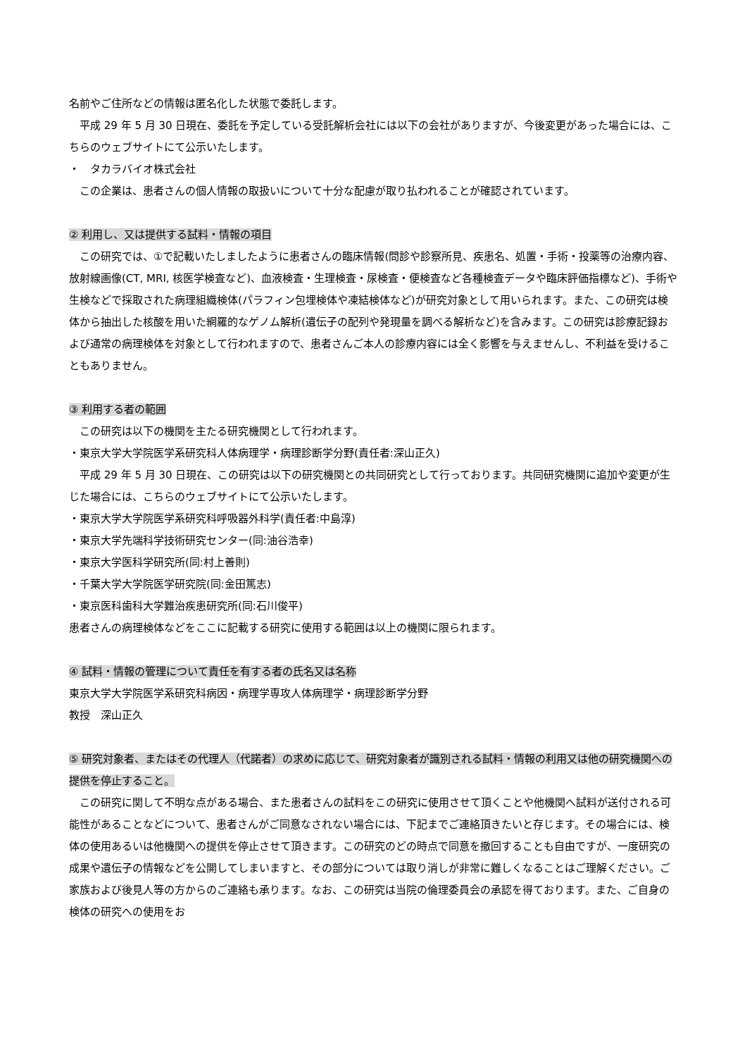名前やご住所などの情報は匿名化した状態で委託します。
平成 29 年 5 月 30 日現在、委託を予定している受託解析会社には以下の会社がありますが、今後変更があった場合には、こちらのウェブサイトにて公示いたします。
・　タカラバイオ株式会社
この企業は、患者さんの個人情報の取扱いについて十分な配慮が取り払われることが確認されています。
② 利用し、又は提供する試料・情報の項目
この研究では、①で記載いたしましたように患者さんの臨床情報(問診や診察所見、疾患名、処置・手術・投薬等の治療内容、放射線画像(CT, MRI, 核医学検査など)、血液検査・生理検査・尿検査・便検査など各種検査データや臨床評価指標など)、手術や生検などで採取された病理組織検体(パラフィン包埋検体や凍結検体など)が研究対象として用いられます。また、この研究は検体から抽出した核酸を用いた網羅的なゲノム解析(遺伝子の配列や発現量を調べる解析など)を含みます。この研究は診療記録および通常の病理検体を対象として行われますので、患者さんご本人の診療内容には全く影響を与えませんし、不利益を受けることもありません。
③ 利用する者の範囲
この研究は以下の機関を主たる研究機関として行われます。
・東京大学大学院医学系研究科人体病理学・病理診断学分野(責任者:深山正久)
平成 29 年 5 月 30 日現在、この研究は以下の研究機関との共同研究として行っております。共同研究機関に追加や変更が生じた場合には、こちらのウェブサイトにて公示いたします。
・東京大学大学院医学系研究科呼吸器外科学(責任者:中島淳)
・東京大学先端科学技術研究センター(同:油谷浩幸)
・東京大学医科学研究所(同:村上善則)
・千葉大学大学院医学研究院(同:金田篤志)
・東京医科歯科大学難治疾患研究所(同:石川俊平)
患者さんの病理検体などをここに記載する研究に使用する範囲は以上の機関に限られます。
④ 試料・情報の管理について責任を有する者の氏名又は名称
東京大学大学院医学系研究科病因・病理学専攻人体病理学・病理診断学分野
教授　深山正久
⑤ 研究対象者、またはその代理人（代諾者）の求めに応じて、研究対象者が識別される試料・情報の利用又は他の研究機関への提供を停止すること。
この研究に関して不明な点がある場合、また患者さんの試料をこの研究に使用させて頂くことや他機関へ試料が送付される可能性があることなどについて、患者さんがご同意なされない場合には、下記までご連絡頂きたいと存じます。その場合には、検体の使用あるいは他機関への提供を停止させて頂きます。この研究のどの時点で同意を撤回することも自由ですが、一度研究の成果や遺伝子の情報などを公開してしまいますと、その部分については取り消しが非常に難しくなることはご理解ください。ご家族および後見人等の方からのご連絡も承ります。なお、この研究は当院の倫理委員会の承認を得ております。また、ご自身の検体の研究への使用をお